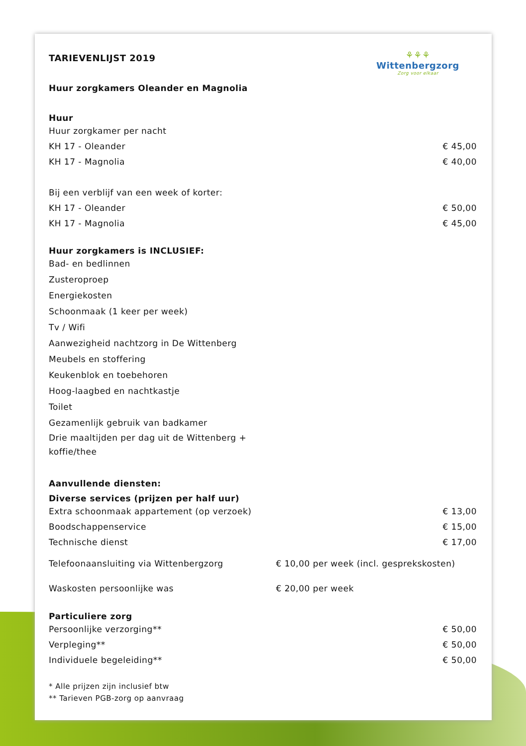⚘⚘⚘
Wittenbergzorg
Zorg voor elkaar
TARIEVENLIJST 2019
Huur zorgkamers Oleander en Magnolia
Huur
| Huur zorgkamer per nacht | |
| KH 17 - Oleander | € 45,00 |
| KH 17 - Magnolia | € 40,00 |
| Bij een verblijf van een week of korter: | |
| KH 17 - Oleander | € 50,00 |
| KH 17 - Magnolia | € 45,00 |
Huur zorgkamers is INCLUSIEF:
Bad- en bedlinnen
Zusteroproep
Energiekosten
Schoonmaak (1 keer per week)
Tv / Wifi
Aanwezigheid nachtzorg in De Wittenberg
Meubels en stoffering
Keukenblok en toebehoren
Hoog-laagbed en nachtkastje
Toilet
Gezamenlijk gebruik van badkamer
Drie maaltijden per dag uit de Wittenberg +
koffie/thee
Aanvullende diensten:
Diverse services (prijzen per half uur)
| Extra schoonmaak appartement (op verzoek) | | € 13,00 |
| Boodschappenservice | | € 15,00 |
| Technische dienst | | € 17,00 |
| Telefoonaansluiting via Wittenbergzorg | € 10,00 per week (incl. gesprekskosten) | |
| Waskosten persoonlijke was | € 20,00 per week | |
Particuliere zorg
| Persoonlijke verzorging** | € 50,00 |
| Verpleging** | € 50,00 |
| Individuele begeleiding** | € 50,00 |
* Alle prijzen zijn inclusief btw
** Tarieven PGB-zorg op aanvraag